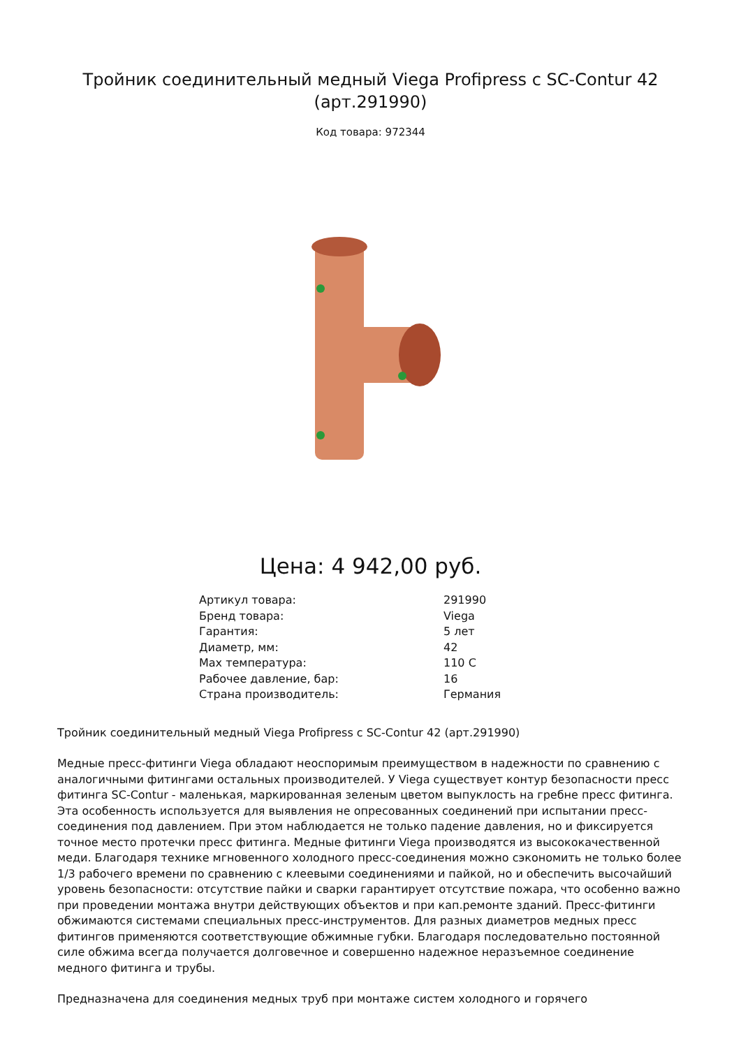Тройник соединительный медный Viega Profipress с SC-Contur 42 (арт.291990)
Код товара: 972344
Цена: 4 942,00 руб.
| Артикул товара: | 291990 |
| Бренд товара: | Viega |
| Гарантия: | 5 лет |
| Диаметр, мм: | 42 |
| Max температура: | 110 С |
| Рабочее давление, бар: | 16 |
| Страна производитель: | Германия |
Тройник соединительный медный Viega Profipress с SC-Contur 42 (арт.291990)
Медные пресс-фитинги Viega обладают неоспоримым преимуществом в надежности по сравнению с аналогичными фитингами остальных производителей. У Viega существует контур безопасности пресс фитинга SC-Contur - маленькая, маркированная зеленым цветом выпуклость на гребне пресс фитинга. Эта особенность используется для выявления не опресованных соединений при испытании пресс-соединения под давлением. При этом наблюдается не только падение давления, но и фиксируется точное место протечки пресс фитинга. Медные фитинги Viega производятся из высококачественной меди. Благодаря технике мгновенного холодного пресс-соединения можно сэкономить не только более 1/3 рабочего времени по сравнению с клеевыми соединениями и пайкой, но и обеспечить высочайший уровень безопасности: отсутствие пайки и сварки гарантирует отсутствие пожара, что особенно важно при проведении монтажа внутри действующих объектов и при кап.ремонте зданий. Пресс-фитинги обжимаются системами специальных пресс-инструментов. Для разных диаметров медных пресс фитингов применяются соответствующие обжимные губки. Благодаря последовательно постоянной силе обжима всегда получается долговечное и совершенно надежное неразъемное соединение медного фитинга и трубы.
Предназначена для соединения медных труб при монтаже систем холодного и горячего